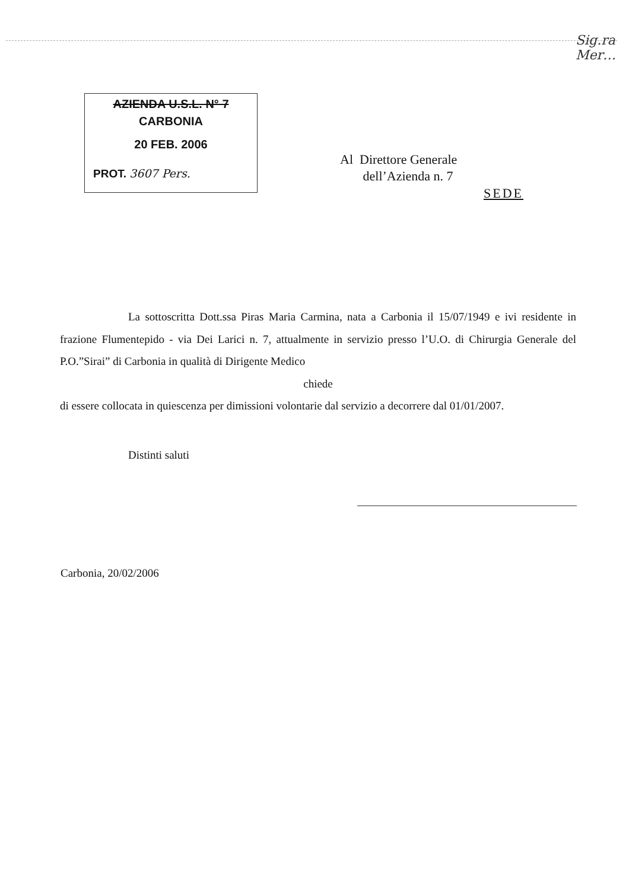Sig.ra Mer…
AZIENDA U.S.L. N° 7
CARBONIA
20 FEB. 2006
PROT. 3607 Pers.
Al Direttore Generale
dell’Azienda n. 7
SEDE
La sottoscritta Dott.ssa Piras Maria Carmina, nata a Carbonia il 15/07/1949 e ivi residente in frazione Flumentepido - via Dei Larici n. 7, attualmente in servizio presso l’U.O. di Chirurgia Generale del P.O.”Sirai” di Carbonia in qualità di Dirigente Medico
chiede
di essere collocata in quiescenza per dimissioni volontarie dal servizio a decorrere dal 01/01/2007.
Distinti saluti
Carbonia, 20/02/2006